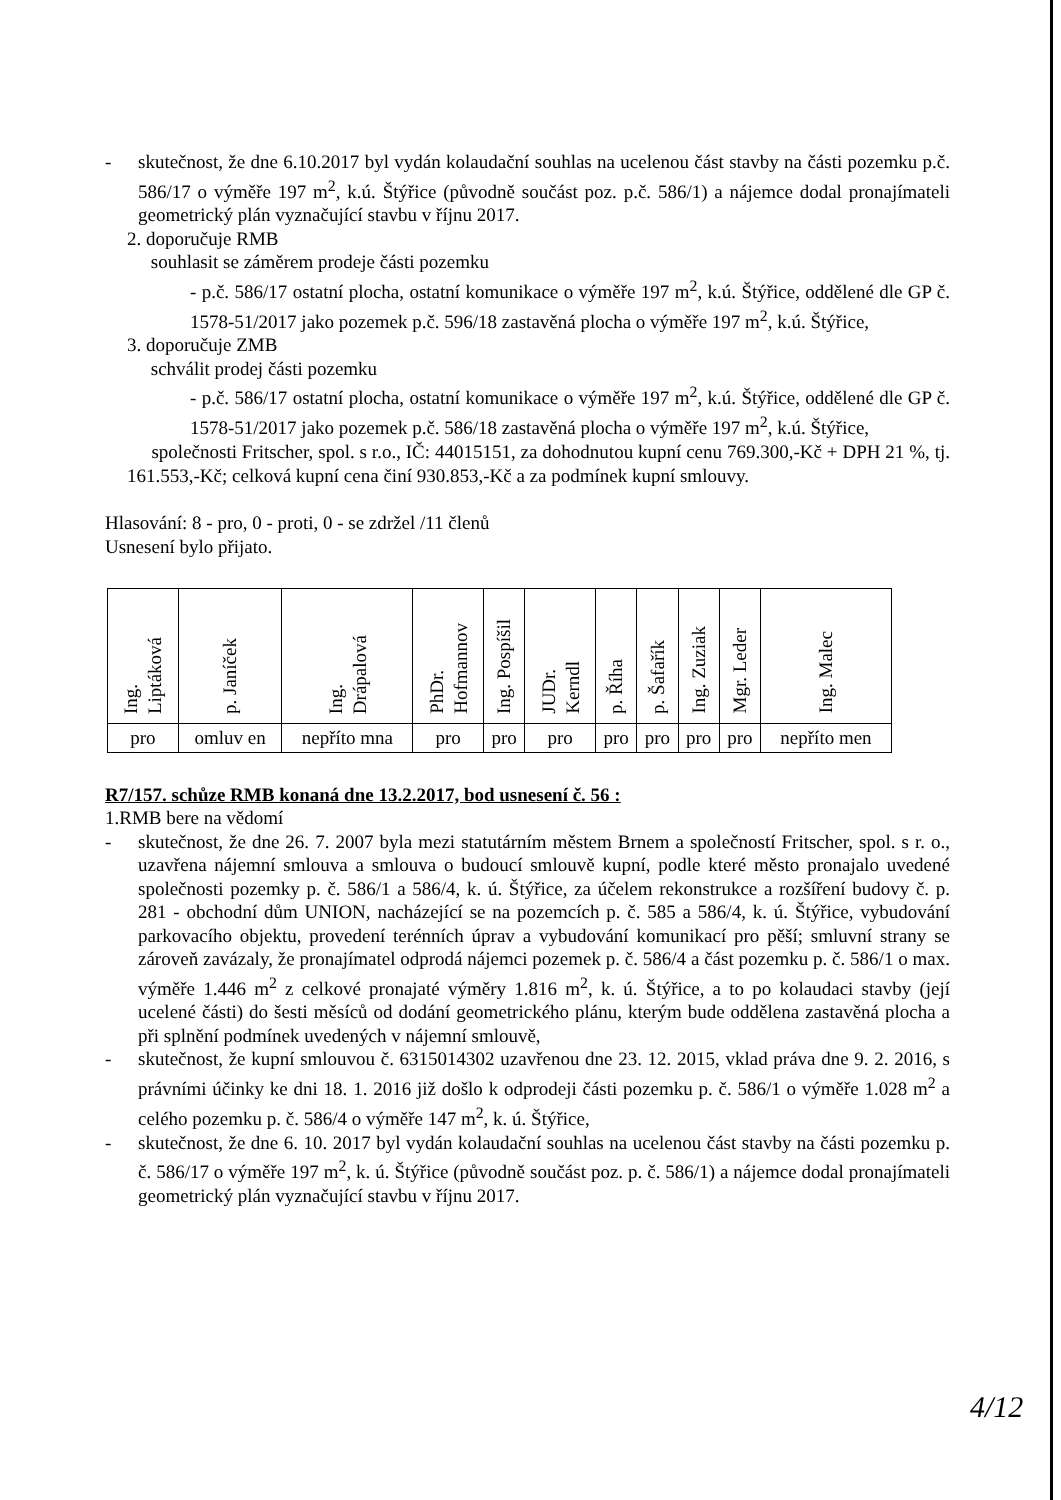- skutečnost, že dne 6.10.2017 byl vydán kolaudační souhlas na ucelenou část stavby na části pozemku p.č. 586/17 o výměře 197 m<sup>2</sup>, k.ú. Štýřice (původně součást poz. p.č. 586/1) a nájemce dodal pronajímateli geometrický plán vyznačující stavbu v říjnu 2017.
2. doporučuje RMB
souhlasit se záměrem prodeje části pozemku
- p.č. 586/17 ostatní plocha, ostatní komunikace o výměře 197 m<sup>2</sup>, k.ú. Štýřice, oddělené dle GP č. 1578-51/2017 jako pozemek p.č. 596/18 zastavěná plocha o výměře 197 m<sup>2</sup>, k.ú. Štýřice,
3. doporučuje ZMB
schválit prodej části pozemku
- p.č. 586/17 ostatní plocha, ostatní komunikace o výměře 197 m<sup>2</sup>, k.ú. Štýřice, oddělené dle GP č. 1578-51/2017 jako pozemek p.č. 586/18 zastavěná plocha o výměře 197 m<sup>2</sup>, k.ú. Štýřice,
společnosti Fritscher, spol. s r.o., IČ: 44015151, za dohodnutou kupní cenu 769.300,-Kč + DPH 21 %, tj. 161.553,-Kč; celková kupní cena činí 930.853,-Kč a za podmínek kupní smlouvy.
Hlasování: 8 - pro, 0 - proti, 0 - se zdržel /11 členů
Usnesení bylo přijato.
| Ing. Liptáková | p. Janíček | Ing. Drápalová | PhDr. Hofmannov | Ing. Pospíšil | JUDr. Kerndl | p. Říha | p. Šafařík | Ing. Zuziak | Mgr. Leder | Ing. Malec |
| pro | omluv en | nepříto mna | pro | pro | pro | pro | pro | pro | pro | nepříto men |
R7/157. schůze RMB konaná dne 13.2.2017, bod usnesení č. 56 :
1.RMB bere na vědomí
- skutečnost, že dne 26. 7. 2007 byla mezi statutárním městem Brnem a společností Fritscher, spol. s r. o., uzavřena nájemní smlouva a smlouva o budoucí smlouvě kupní, podle které město pronajalo uvedené společnosti pozemky p. č. 586/1 a 586/4, k. ú. Štýřice, za účelem rekonstrukce a rozšíření budovy č. p. 281 - obchodní dům UNION, nacházející se na pozemcích p. č. 585 a 586/4, k. ú. Štýřice, vybudování parkovacího objektu, provedení terénních úprav a vybudování komunikací pro pěší; smluvní strany se zároveň zavázaly, že pronajímatel odprodá nájemci pozemek p. č. 586/4 a část pozemku p. č. 586/1 o max. výměře 1.446 m<sup>2</sup> z celkové pronajaté výměry 1.816 m<sup>2</sup>, k. ú. Štýřice, a to po kolaudaci stavby (její ucelené části) do šesti měsíců od dodání geometrického plánu, kterým bude oddělena zastavěná plocha a při splnění podmínek uvedených v nájemní smlouvě,
- skutečnost, že kupní smlouvou č. 6315014302 uzavřenou dne 23. 12. 2015, vklad práva dne 9. 2. 2016, s právními účinky ke dni 18. 1. 2016 již došlo k odprodeji části pozemku p. č. 586/1 o výměře 1.028 m<sup>2</sup> a celého pozemku p. č. 586/4 o výměře 147 m<sup>2</sup>, k. ú. Štýřice,
- skutečnost, že dne 6. 10. 2017 byl vydán kolaudační souhlas na ucelenou část stavby na části pozemku p. č. 586/17 o výměře 197 m<sup>2</sup>, k. ú. Štýřice (původně součást poz. p. č. 586/1) a nájemce dodal pronajímateli geometrický plán vyznačující stavbu v říjnu 2017.
4/12